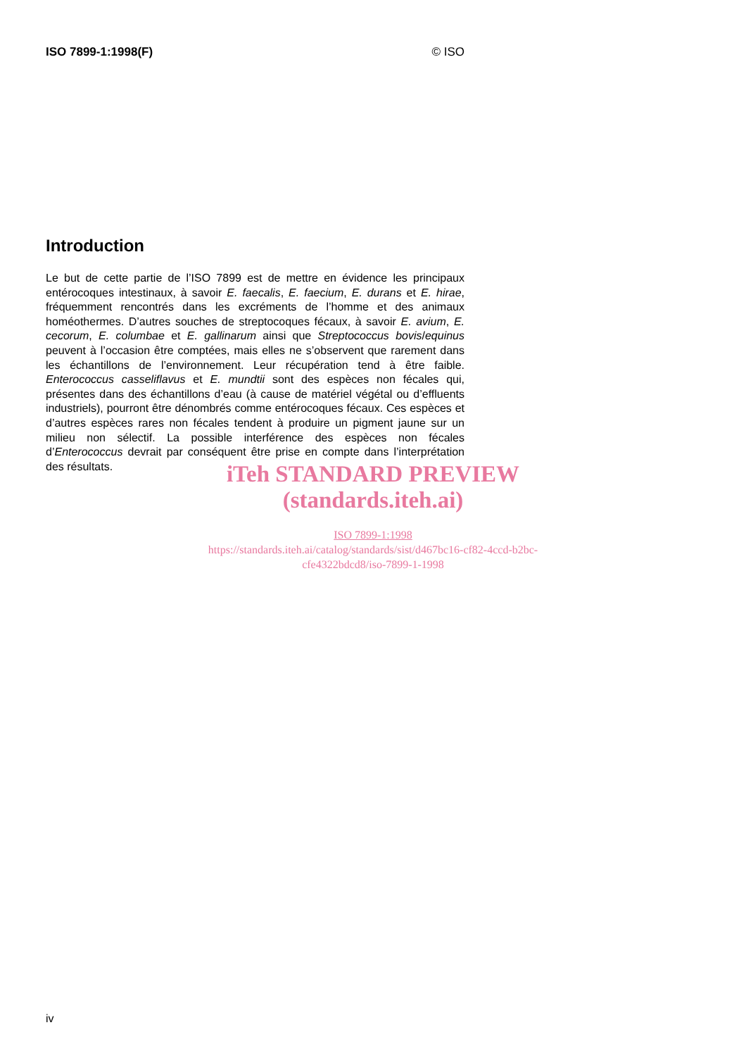ISO 7899-1:1998(F) © ISO
Introduction
Le but de cette partie de l’ISO 7899 est de mettre en évidence les principaux entérocoques intestinaux, à savoir E. faecalis, E. faecium, E. durans et E. hirae, fréquemment rencontrés dans les excréments de l’homme et des animaux homéothermes. D’autres souches de streptocoques fécaux, à savoir E. avium, E. cecorum, E. columbae et E. gallinarum ainsi que Streptococcus bovis/equinus peuvent à l’occasion être comptées, mais elles ne s’observent que rarement dans les échantillons de l’environnement. Leur récupération tend à être faible. Enterococcus casseliflavus et E. mundtii sont des espèces non fécales qui, présentes dans des échantillons d’eau (à cause de matériel végétal ou d’effluents industriels), pourront être dénombrés comme entérocoques fécaux. Ces espèces et d’autres espèces rares non fécales tendent à produire un pigment jaune sur un milieu non sélectif. La possible interférence des espèces non fécales d’Enterococcus devrait par conséquent être prise en compte dans l’interprétation des résultats.
iTeh STANDARD PREVIEW
(standards.iteh.ai)
ISO 7899-1:1998
https://standards.iteh.ai/catalog/standards/sist/d467bc16-cf82-4ccd-b2bc-cfe4322bdcd8/iso-7899-1-1998
iv